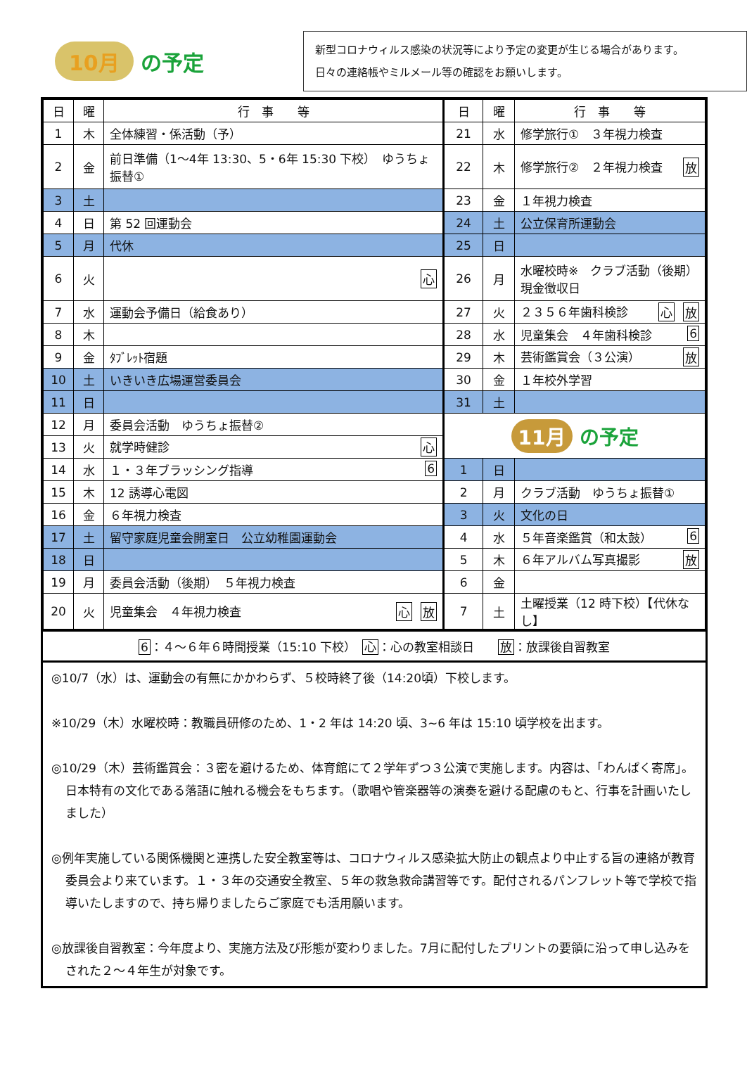10月 の予定
新型コロナウィルス感染の状況等により予定の変更が生じる場合があります。
日々の連絡帳やミルメール等の確認をお願いします。
| 日 | 曜 | 行 事 等 | 日 | 曜 | 行 事 等 |
| --- | --- | --- | --- | --- | --- |
| 1 | 木 | 全体練習・係活動（予） | 21 | 水 | 修学旅行① ３年視力検査 |
| 2 | 金 | 前日準備（1～4年 13:30、5・6年 15:30 下校） ゆうちょ振替① | 22 | 木 | 修学旅行② ２年視力検査 放 |
| 3 | 土 | | 23 | 金 | １年視力検査 |
| 4 | 日 | 第 52 回運動会 | 24 | 土 | 公立保育所運動会 |
| 5 | 月 | 代休 | 25 | 日 | |
| 6 | 火 | 心 | 26 | 月 | 水曜校時※ クラブ活動（後期） 現金徴収日 |
| 7 | 水 | 運動会予備日（給食あり） | 27 | 火 | ２３５６年歯科検診 放 心 |
| 8 | 木 | | 28 | 水 | 児童集会 ４年歯科検診 6 |
| 9 | 金 | ﾀﾌﾞﾚｯﾄ宿題 | 29 | 木 | 芸術鑑賞会（３公演） 放 |
| 10 | 土 | いきいき広場運営委員会 | 30 | 金 | １年校外学習 |
| 11 | 日 | | 31 | 土 | |
| 12 | 月 | 委員会活動 ゆうちょ振替② | 11月 の予定 | | |
| 13 | 火 | 就学時健診 心 | | | |
| 14 | 水 | １・３年ブラッシング指導 6 | 1 | 日 | |
| 15 | 木 | 12 誘導心電図 | 2 | 月 | クラブ活動 ゆうちょ振替① |
| 16 | 金 | ６年視力検査 | 3 | 火 | 文化の日 |
| 17 | 土 | 留守家庭児童会開室日 公立幼稚園運動会 | 4 | 水 | ５年音楽鑑賞（和太鼓） 6 |
| 18 | 日 | | 5 | 木 | ６年アルバム写真撮影 放 |
| 19 | 月 | 委員会活動（後期） ５年視力検査 | 6 | 金 | |
| 20 | 火 | 児童集会 ４年視力検査 放 心 | 7 | 土 | 土曜授業（12 時下校）【代休なし】 |
6：４～６年６時間授業（15:10 下校）　心：心の教室相談日　　放：放課後自習教室
◎10/7（水）は、運動会の有無にかかわらず、５校時終了後（14:20頃）下校します。
※10/29（木）水曜校時：教職員研修のため、1・2 年は 14:20 頃、3~6 年は 15:10 頃学校を出ます。
◎10/29（木）芸術鑑賞会：３密を避けるため、体育館にて２学年ずつ３公演で実施します。内容は、「わんぱく寄席」。日本特有の文化である落語に触れる機会をもちます。（歌唱や管楽器等の演奏を避ける配慮のもと、行事を計画いたしました）
◎例年実施している関係機関と連携した安全教室等は、コロナウィルス感染拡大防止の観点より中止する旨の連絡が教育委員会より来ています。１・３年の交通安全教室、５年の救急救命講習等です。配付されるパンフレット等で学校で指導いたしますので、持ち帰りましたらご家庭でも活用願います。
◎放課後自習教室：今年度より、実施方法及び形態が変わりました。7月に配付したプリントの要領に沿って申し込みをされた２～４年生が対象です。